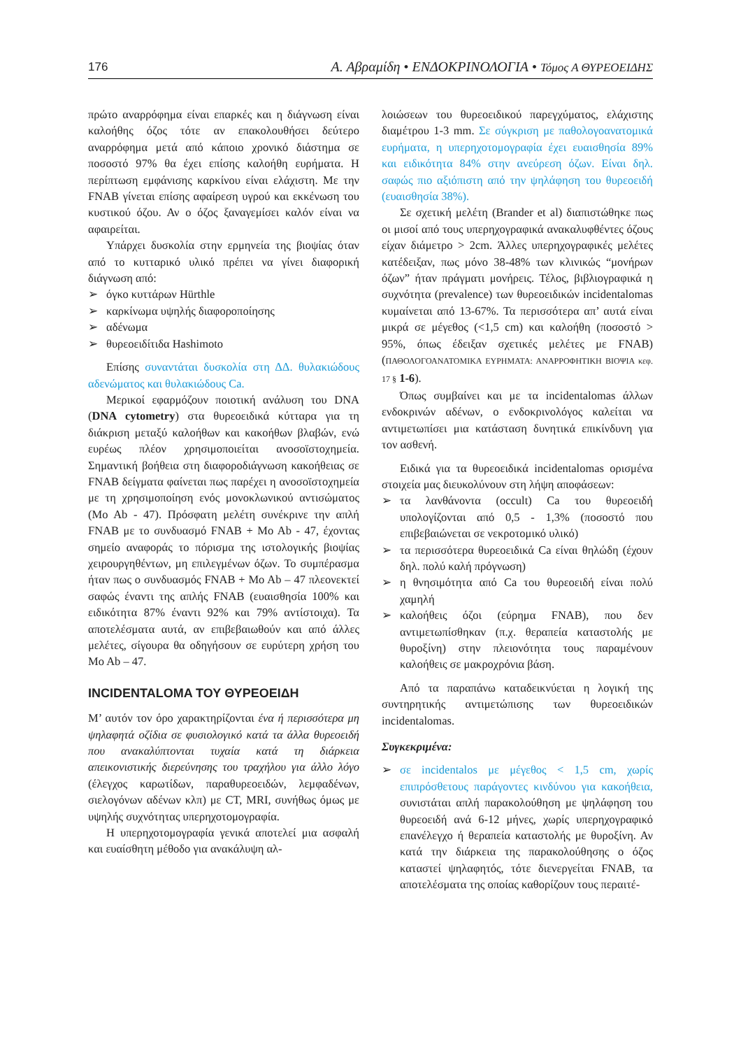176 Α. Αβραμίδη • ΕΝΔΟΚΡΙΝΟΛΟΓΙΑ • Τόμος Α ΘΥΡΕΟΕΙΔΗΣ
πρώτο αναρρόφημα είναι επαρκές και η διάγνωση είναι καλοήθης όζος τότε αν επακολουθήσει δεύτερο αναρρόφημα μετά από κάποιο χρονικό διάστημα σε ποσοστό 97% θα έχει επίσης καλοήθη ευρήματα. Η περίπτωση εμφάνισης καρκίνου είναι ελάχιστη. Με την FNAB γίνεται επίσης αφαίρεση υγρού και εκκένωση του κυστικού όζου. Αν ο όζος ξαναγεμίσει καλόν είναι να αφαιρείται.
Υπάρχει δυσκολία στην ερμηνεία της βιοψίας όταν από το κυτταρικό υλικό πρέπει να γίνει διαφορική διάγνωση από:
➢ όγκο κυττάρων Hürthle
➢ καρκίνωμα υψηλής διαφοροποίησης
➢ αδένωμα
➢ θυρεοειδίτιδα Hashimoto
Επίσης συναντάται δυσκολία στη ΔΔ. θυλακιώδους αδενώματος και θυλακιώδους Ca.
Μερικοί εφαρμόζουν ποιοτική ανάλυση του DNA (DNA cytometry) στα θυρεοειδικά κύτταρα για τη διάκριση μεταξύ καλοήθων και κακοήθων βλαβών, ενώ ευρέως πλέον χρησιμοποιείται ανοσοϊστοχημεία. Σημαντική βοήθεια στη διαφοροδιάγνωση κακοήθειας σε FNAB δείγματα φαίνεται πως παρέχει η ανοσοϊστοχημεία με τη χρησιμοποίηση ενός μονοκλωνικού αντισώματος (Mo Ab - 47). Πρόσφατη μελέτη συνέκρινε την απλή FNAB με το συνδυασμό FNAB + Mo Ab - 47, έχοντας σημείο αναφοράς το πόρισμα της ιστολογικής βιοψίας χειρουργηθέντων, μη επιλεγμένων όζων. Το συμπέρασμα ήταν πως ο συνδυασμός FNAB + Mo Ab – 47 πλεονεκτεί σαφώς έναντι της απλής FNAB (ευαισθησία 100% και ειδικότητα 87% έναντι 92% και 79% αντίστοιχα). Τα αποτελέσματα αυτά, αν επιβεβαιωθούν και από άλλες μελέτες, σίγουρα θα οδηγήσουν σε ευρύτερη χρήση του Mo Ab – 47.
INCIDENTALOMA ΤΟΥ ΘΥΡΕΟΕΙΔΗ
Μ’ αυτόν τον όρο χαρακτηρίζονται ένα ή περισσότερα μη ψηλαφητά οζίδια σε φυσιολογικό κατά τα άλλα θυρεοειδή που ανακαλύπτονται τυχαία κατά τη διάρκεια απεικονιστικής διερεύνησης του τραχήλου για άλλο λόγο (έλεγχος καρωτίδων, παραθυρεοειδών, λεμφαδένων, σιελογόνων αδένων κλπ) με CT, MRI, συνήθως όμως με υψηλής συχνότητας υπερηχοτομογραφία.
Η υπερηχοτομογραφία γενικά αποτελεί μια ασφαλή και ευαίσθητη μέθοδο για ανακάλυψη αλ-
λοιώσεων του θυρεοειδικού παρεγχύματος, ελάχιστης διαμέτρου 1-3 mm. Σε σύγκριση με παθολογοανατομικά ευρήματα, η υπερηχοτομογραφία έχει ευαισθησία 89% και ειδικότητα 84% στην ανεύρεση όζων. Είναι δηλ. σαφώς πιο αξιόπιστη από την ψηλάφηση του θυρεοειδή (ευαισθησία 38%).
Σε σχετική μελέτη (Brander et al) διαπιστώθηκε πως οι μισοί από τους υπερηχογραφικά ανακαλυφθέντες όζους είχαν διάμετρο > 2cm. Άλλες υπερηχογραφικές μελέτες κατέδειξαν, πως μόνο 38-48% των κλινικώς “μονήρων όζων” ήταν πράγματι μονήρεις. Τέλος, βιβλιογραφικά η συχνότητα (prevalence) των θυρεοειδικών incidentalomas κυμαίνεται από 13-67%. Τα περισσότερα απ’ αυτά είναι μικρά σε μέγεθος (<1,5 cm) και καλοήθη (ποσοστό > 95%, όπως έδειξαν σχετικές μελέτες με FNAB) (ΠΑΘΟΛΟΓΟΑΝΑΤΟΜΙΚΑ ΕΥΡΗΜΑΤΑ: ΑΝΑΡΡΟΦΗΤΙΚΗ ΒΙΟΨΙΑ κεφ. 17 § 1-6).
Όπως συμβαίνει και με τα incidentalomas άλλων ενδοκρινών αδένων, ο ενδοκρινολόγος καλείται να αντιμετωπίσει μια κατάσταση δυνητικά επικίνδυνη για τον ασθενή.
Ειδικά για τα θυρεοειδικά incidentalomas ορισμένα στοιχεία μας διευκολύνουν στη λήψη αποφάσεων:
➢ τα λανθάνοντα (occult) Ca του θυρεοειδή υπολογίζονται από 0,5 - 1,3% (ποσοστό που επιβεβαιώνεται σε νεκροτομικό υλικό)
➢ τα περισσότερα θυρεοειδικά Ca είναι θηλώδη (έχουν δηλ. πολύ καλή πρόγνωση)
➢ η θνησιμότητα από Ca του θυρεοειδή είναι πολύ χαμηλή
➢ καλοήθεις όζοι (εύρημα FNAB), που δεν αντιμετωπίσθηκαν (π.χ. θεραπεία καταστολής με θυροξίνη) στην πλειονότητα τους παραμένουν καλοήθεις σε μακροχρόνια βάση.
Από τα παραπάνω καταδεικνύεται η λογική της συντηρητικής αντιμετώπισης των θυρεοειδικών incidentalomas.
Συγκεκριμένα:
➢ σε incidentalos με μέγεθος < 1,5 cm, χωρίς επιπρόσθετους παράγοντες κινδύνου για κακοήθεια, συνιστάται απλή παρακολούθηση με ψηλάφηση του θυρεοειδή ανά 6-12 μήνες, χωρίς υπερηχογραφικό επανέλεγχο ή θεραπεία καταστολής με θυροξίνη. Αν κατά την διάρκεια της παρακολούθησης ο όζος καταστεί ψηλαφητός, τότε διενεργείται FNAB, τα αποτελέσματα της οποίας καθορίζουν τους περαιτέ-